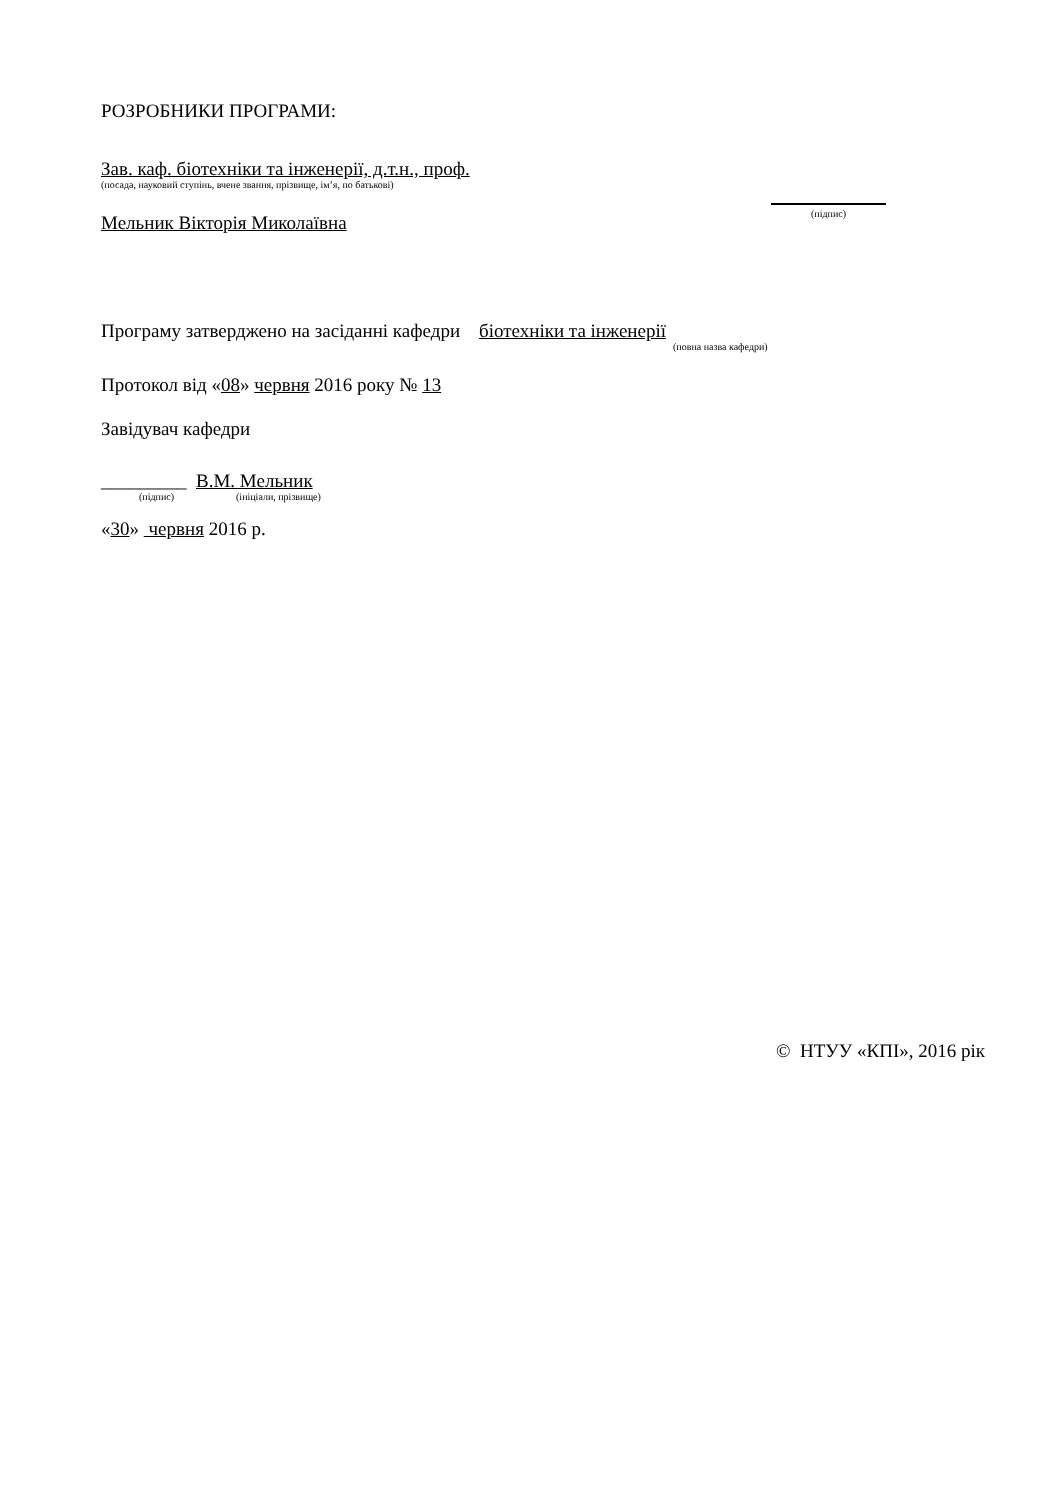РОЗРОБНИКИ ПРОГРАМИ:
Зав. каф. біотехніки та інженерії, д.т.н., проф.
(посада, науковий ступінь, вчене звання, прізвище, ім’я, по батькові)
Мельник Вікторія Миколаївна
(підпис)
Програму затверджено на засіданні кафедри біотехніки та інженерії
(повна назва кафедри)
Протокол від «08» червня 2016 року № 13
Завідувач кафедри
_________ В.М. Мельник
(підпис) (ініціали, прізвище)
«30» червня 2016 р.
© НТУУ «КПІ», 2016 рік